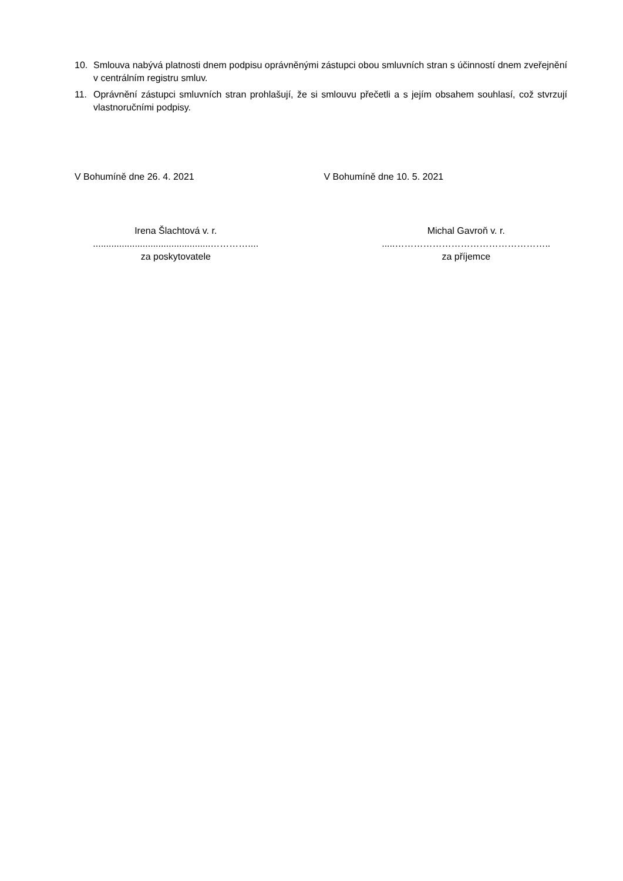10. Smlouva nabývá platnosti dnem podpisu oprávněnými zástupci obou smluvních stran s účinností dnem zveřejnění v centrálním registru smluv.
11. Oprávnění zástupci smluvních stran prohlašují, že si smlouvu přečetli a s jejím obsahem souhlasí, což stvrzují vlastnoručními podpisy.
V Bohumíně dne 26. 4. 2021 V Bohumíně dne 10. 5. 2021
Irena Šlachtová v. r.
.............................................…………....
za poskytovatele
Michal Gavroň v. r.
.....…………………………………………..
za příjemce